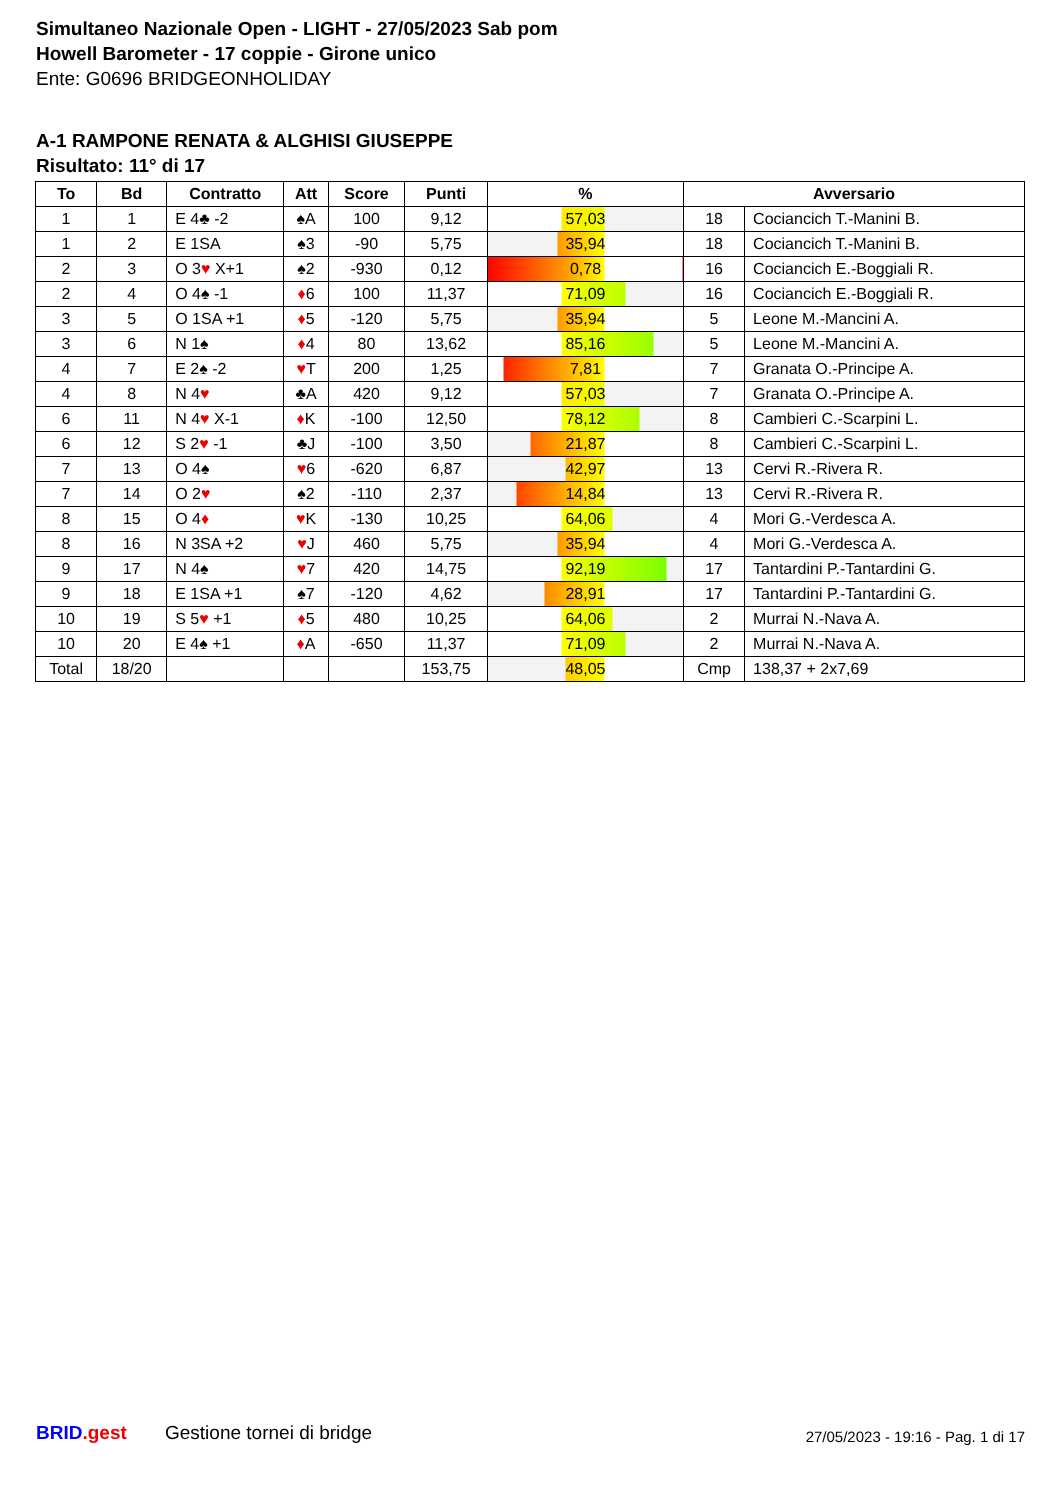Simultaneo Nazionale Open - LIGHT - 27/05/2023 Sab pom
Howell Barometer - 17 coppie - Girone unico
Ente: G0696 BRIDGEONHOLIDAY
A-1 RAMPONE RENATA & ALGHISI GIUSEPPE
Risultato: 11° di 17
| To | Bd | Contratto | Att | Score | Punti | % | Avversario | |
| --- | --- | --- | --- | --- | --- | --- | --- | --- |
| 1 | 1 | E 4♣ -2 | ♠A | 100 | 9,12 | 57,03 | 18 | Cociancich T.-Manini B. |
| 1 | 2 | E 1SA | ♠3 | -90 | 5,75 | 35,94 | 18 | Cociancich T.-Manini B. |
| 2 | 3 | O 3 ♥ X+1 | ♠2 | -930 | 0,12 | 0,78 | 16 | Cociancich E.-Boggiali R. |
| 2 | 4 | O 4♠ -1 | ♦ 6 | 100 | 11,37 | 71,09 | 16 | Cociancich E.-Boggiali R. |
| 3 | 5 | O 1SA +1 | ♦ 5 | -120 | 5,75 | 35,94 | 5 | Leone M.-Mancini A. |
| 3 | 6 | N 1♠ | ♦ 4 | 80 | 13,62 | 85,16 | 5 | Leone M.-Mancini A. |
| 4 | 7 | E 2♠ -2 | ♥ T | 200 | 1,25 | 7,81 | 7 | Granata O.-Principe A. |
| 4 | 8 | N 4 ♥ | ♣A | 420 | 9,12 | 57,03 | 7 | Granata O.-Principe A. |
| 6 | 11 | N 4 ♥ X-1 | ♦ K | -100 | 12,50 | 78,12 | 8 | Cambieri C.-Scarpini L. |
| 6 | 12 | S 2 ♥ -1 | ♣J | -100 | 3,50 | 21,87 | 8 | Cambieri C.-Scarpini L. |
| 7 | 13 | O 4♠ | ♥ 6 | -620 | 6,87 | 42,97 | 13 | Cervi R.-Rivera R. |
| 7 | 14 | O 2 ♥ | ♠2 | -110 | 2,37 | 14,84 | 13 | Cervi R.-Rivera R. |
| 8 | 15 | O 4 ♦ | ♥ K | -130 | 10,25 | 64,06 | 4 | Mori G.-Verdesca A. |
| 8 | 16 | N 3SA +2 | ♥ J | 460 | 5,75 | 35,94 | 4 | Mori G.-Verdesca A. |
| 9 | 17 | N 4♠ | ♥ 7 | 420 | 14,75 | 92,19 | 17 | Tantardini P.-Tantardini G. |
| 9 | 18 | E 1SA +1 | ♠7 | -120 | 4,62 | 28,91 | 17 | Tantardini P.-Tantardini G. |
| 10 | 19 | S 5 ♥ +1 | ♦ 5 | 480 | 10,25 | 64,06 | 2 | Murrai N.-Nava A. |
| 10 | 20 | E 4♠ +1 | ♦ A | -650 | 11,37 | 71,09 | 2 | Murrai N.-Nava A. |
| Total | 18/20 | | | | 153,75 | 48,05 | Cmp | 138,37 + 2x7,69 |
BRID.gest Gestione tornei di bridge
27/05/2023 - 19:16 - Pag. 1 di 17